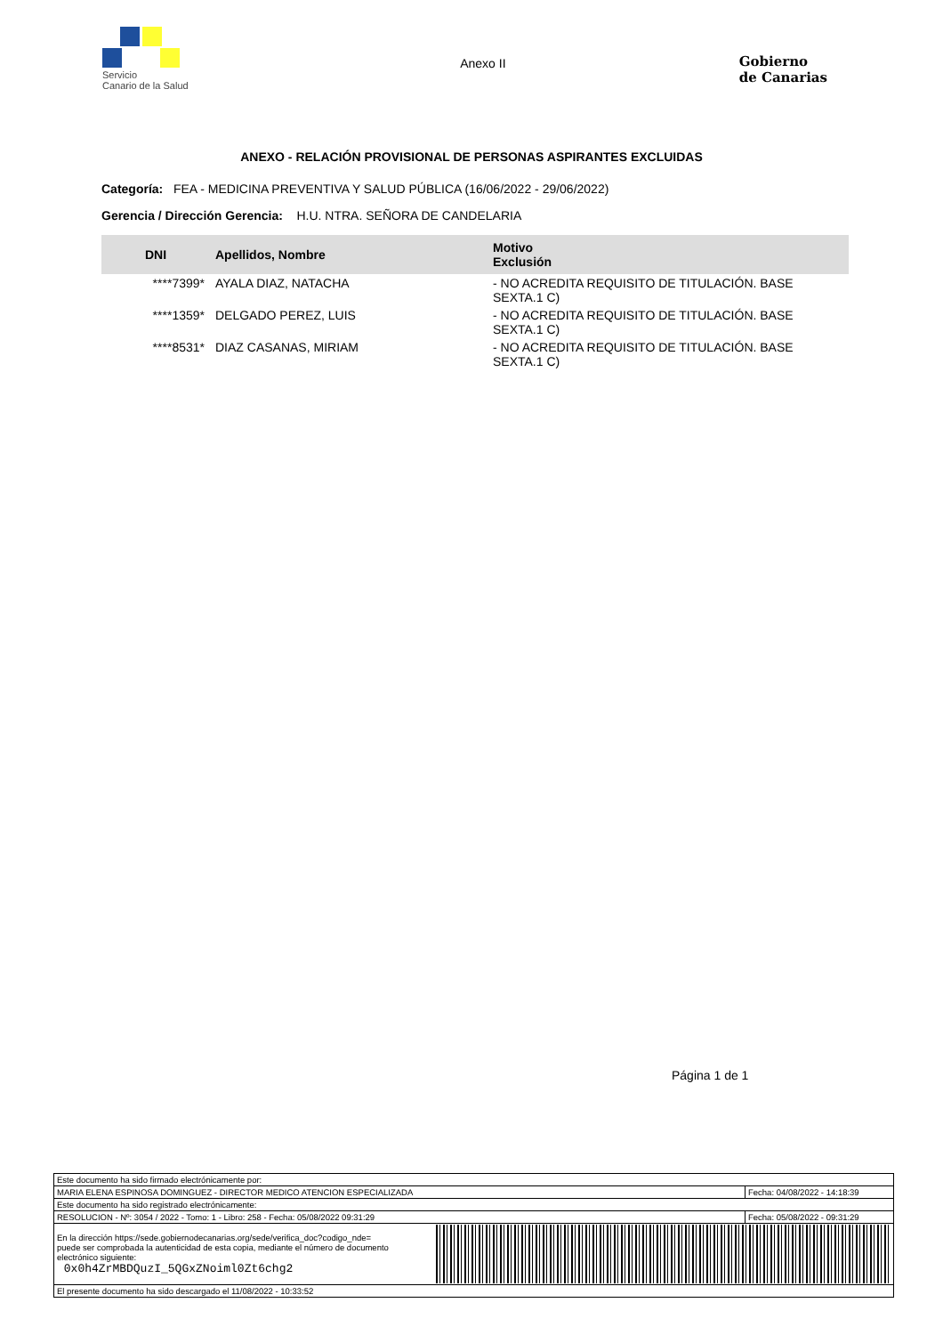Servicio
Canario de la Salud
Anexo II
Gobierno
de Canarias
ANEXO - RELACIÓN PROVISIONAL DE PERSONAS ASPIRANTES EXCLUIDAS
Categoría: FEA - MEDICINA PREVENTIVA Y SALUD PÚBLICA (16/06/2022 - 29/06/2022)
Gerencia / Dirección Gerencia: H.U. NTRA. SEÑORA DE CANDELARIA
| DNI | Apellidos, Nombre | Motivo Exclusión |
| --- | --- | --- |
| ****7399* | AYALA DIAZ, NATACHA | - NO ACREDITA REQUISITO DE TITULACIÓN. BASE SEXTA.1 C) |
| ****1359* | DELGADO PEREZ, LUIS | - NO ACREDITA REQUISITO DE TITULACIÓN. BASE SEXTA.1 C) |
| ****8531* | DIAZ CASANAS, MIRIAM | - NO ACREDITA REQUISITO DE TITULACIÓN. BASE SEXTA.1 C) |
Página 1 de 1
| Este documento ha sido firmado electrónicamente por: | | |
| MARIA ELENA ESPINOSA DOMINGUEZ - DIRECTOR MEDICO ATENCION ESPECIALIZADA | | Fecha: 04/08/2022 - 14:18:39 |
| Este documento ha sido registrado electrónicamente: | | |
| RESOLUCION - Nº: 3054 / 2022 - Tomo: 1 - Libro: 258 - Fecha: 05/08/2022 09:31:29 | | Fecha: 05/08/2022 - 09:31:29 |
| En la dirección https://sede.gobiernodecanarias.org/sede/verifica_doc?codigo_nde= puede ser comprobada la autenticidad de esta copia, mediante el número de documento electrónico siguiente: 0x0h4ZrMBDQuzI_5QGxZNoiml0Zt6chg2 | | |
| El presente documento ha sido descargado el 11/08/2022 - 10:33:52 | | |